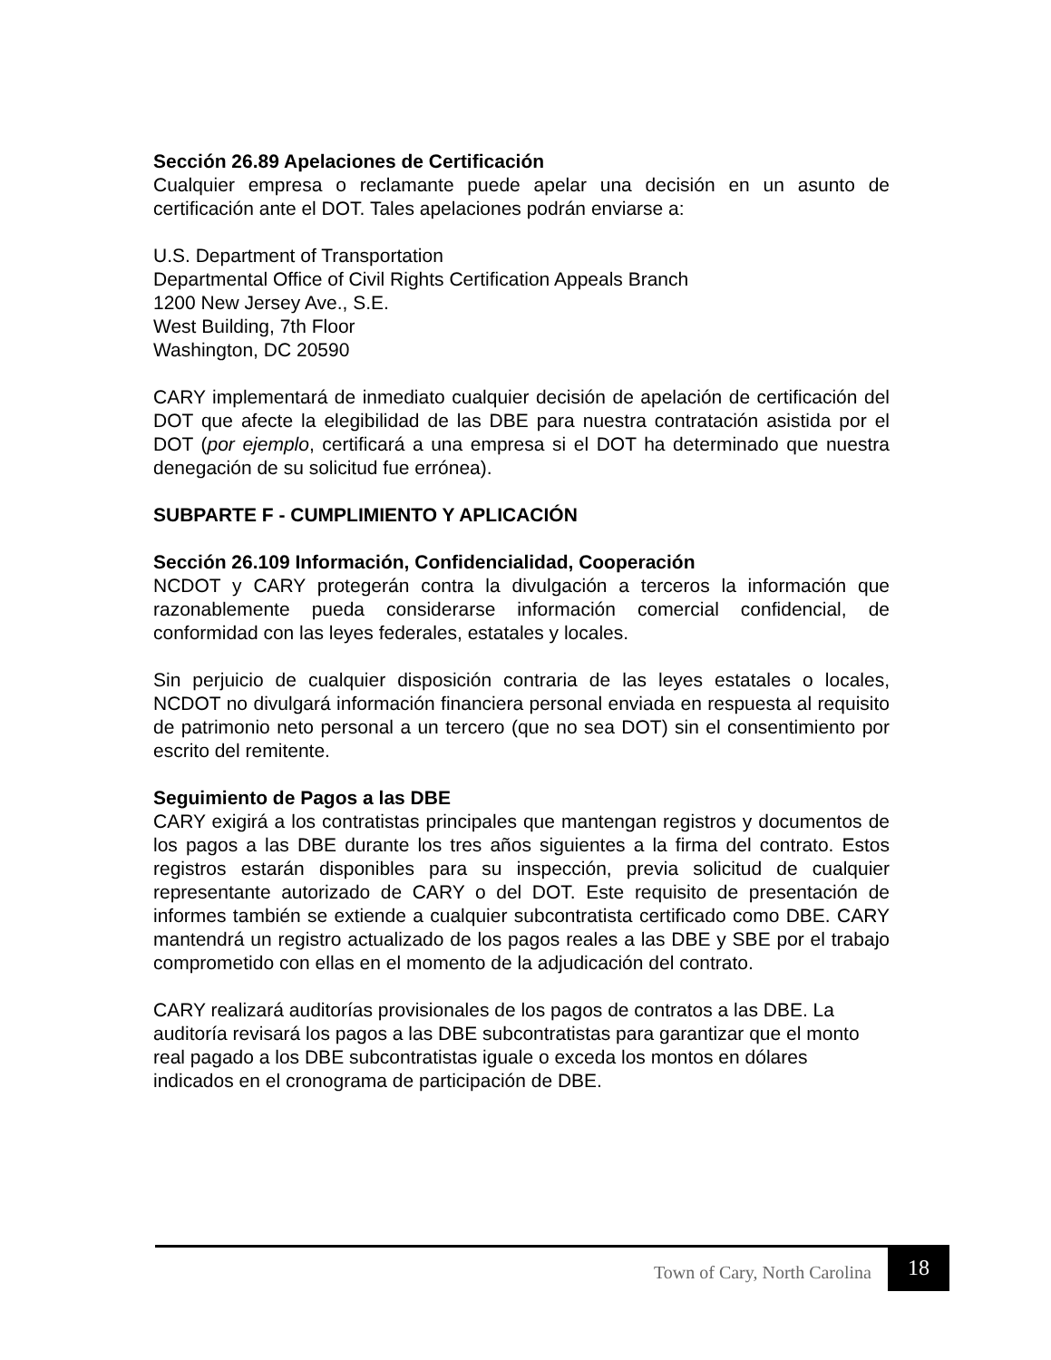Sección 26.89 Apelaciones de Certificación
Cualquier empresa o reclamante puede apelar una decisión en un asunto de certificación ante el DOT. Tales apelaciones podrán enviarse a:
U.S. Department of Transportation
Departmental Office of Civil Rights Certification Appeals Branch
1200 New Jersey Ave., S.E.
West Building, 7th Floor
Washington, DC 20590
CARY implementará de inmediato cualquier decisión de apelación de certificación del DOT que afecte la elegibilidad de las DBE para nuestra contratación asistida por el DOT (por ejemplo, certificará a una empresa si el DOT ha determinado que nuestra denegación de su solicitud fue errónea).
SUBPARTE F - CUMPLIMIENTO Y APLICACIÓN
Sección 26.109 Información, Confidencialidad, Cooperación
NCDOT y CARY protegerán contra la divulgación a terceros la información que razonablemente pueda considerarse información comercial confidencial, de conformidad con las leyes federales, estatales y locales.
Sin perjuicio de cualquier disposición contraria de las leyes estatales o locales, NCDOT no divulgará información financiera personal enviada en respuesta al requisito de patrimonio neto personal a un tercero (que no sea DOT) sin el consentimiento por escrito del remitente.
Seguimiento de Pagos a las DBE
CARY exigirá a los contratistas principales que mantengan registros y documentos de los pagos a las DBE durante los tres años siguientes a la firma del contrato. Estos registros estarán disponibles para su inspección, previa solicitud de cualquier representante autorizado de CARY o del DOT. Este requisito de presentación de informes también se extiende a cualquier subcontratista certificado como DBE. CARY mantendrá un registro actualizado de los pagos reales a las DBE y SBE por el trabajo comprometido con ellas en el momento de la adjudicación del contrato.
CARY realizará auditorías provisionales de los pagos de contratos a las DBE. La auditoría revisará los pagos a las DBE subcontratistas para garantizar que el monto real pagado a los DBE subcontratistas iguale o exceda los montos en dólares indicados en el cronograma de participación de DBE.
Town of Cary, North Carolina 18